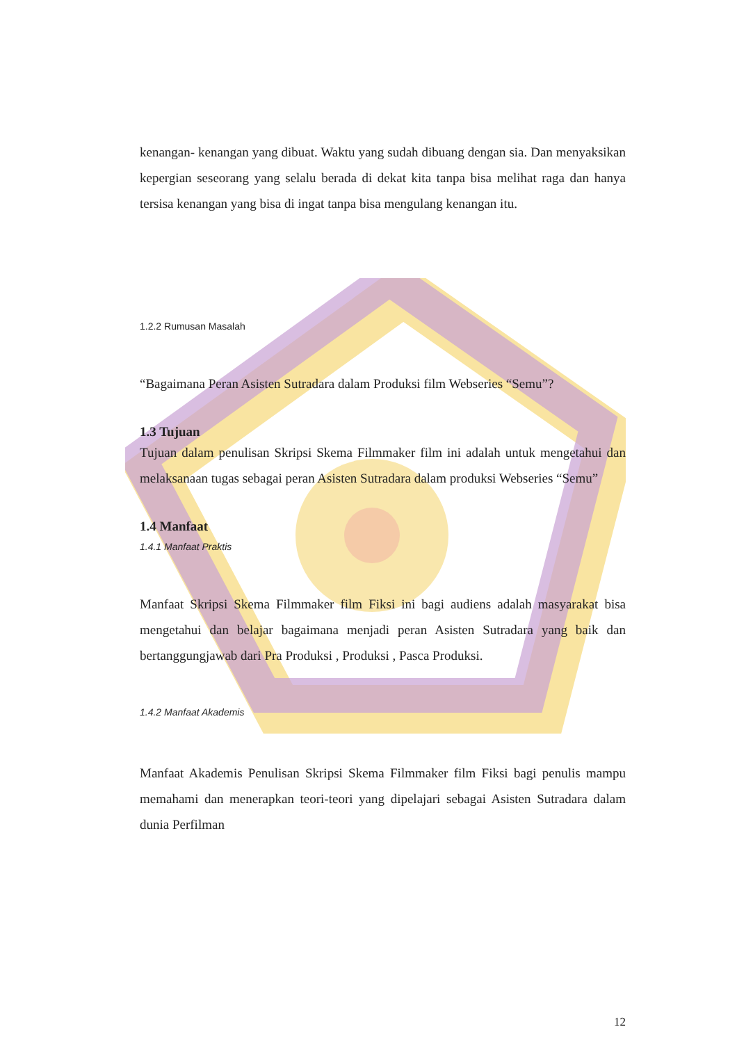kenangan- kenangan yang dibuat. Waktu yang sudah dibuang dengan sia. Dan menyaksikan kepergian seseorang yang selalu berada di dekat kita tanpa bisa melihat raga dan hanya tersisa kenangan yang bisa di ingat tanpa bisa mengulang kenangan itu.
1.2.2 Rumusan Masalah
“Bagaimana Peran Asisten Sutradara dalam Produksi film Webseries “Semu”?
1.3 Tujuan
Tujuan dalam penulisan Skripsi Skema Filmmaker film ini adalah untuk mengetahui dan melaksanaan tugas sebagai peran Asisten Sutradara dalam produksi Webseries “Semu”
1.4 Manfaat
1.4.1 Manfaat Praktis
Manfaat Skripsi Skema Filmmaker film Fiksi ini bagi audiens adalah masyarakat bisa mengetahui dan belajar bagaimana menjadi peran Asisten Sutradara yang baik dan bertanggungjawab dari Pra Produksi , Produksi , Pasca Produksi.
1.4.2 Manfaat Akademis
Manfaat Akademis Penulisan Skripsi Skema Filmmaker film Fiksi bagi penulis mampu memahami dan menerapkan teori-teori yang dipelajari sebagai Asisten Sutradara dalam dunia Perfilman
12